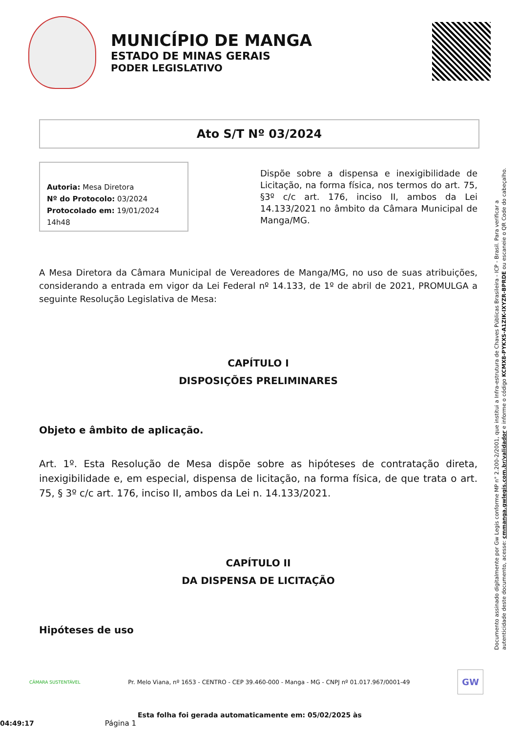MUNICÍPIO DE MANGA
ESTADO DE MINAS GERAIS
PODER LEGISLATIVO
Ato S/T Nº 03/2024
Autoria: Mesa Diretora
Nº do Protocolo: 03/2024
Protocolado em: 19/01/2024 14h48
Dispõe sobre a dispensa e inexigibilidade de Licitação, na forma física, nos termos do art. 75, §3º c/c art. 176, inciso II, ambos da Lei 14.133/2021 no âmbito da Câmara Municipal de Manga/MG.
A Mesa Diretora da Câmara Municipal de Vereadores de Manga/MG, no uso de suas atribuições, considerando a entrada em vigor da Lei Federal nº 14.133, de 1º de abril de 2021, PROMULGA a seguinte Resolução Legislativa de Mesa:
CAPÍTULO I
DISPOSIÇÕES PRELIMINARES
Objeto e âmbito de aplicação.
Art. 1º. Esta Resolução de Mesa dispõe sobre as hipóteses de contratação direta, inexigibilidade e, em especial, dispensa de licitação, na forma física, de que trata o art. 75, § 3º c/c art. 176, inciso II, ambos da Lei n. 14.133/2021.
CAPÍTULO II
DA DISPENSA DE LICITAÇÃO
Hipóteses de uso
Documento assinado digitalmente por Gw Legis conforme MP n° 2.200-2/2001, que institui a Infra-estrutura de Chaves Públicas Brasileira - ICP - Brasil. Para verificar a autenticidade deste documento, acesse: cmmanga.gwlegis.com.br/validador e informe o código KCMX8-PYKXS-A1ZIK-IXYZR-BPRDE ou escaneie o QR Code do cabeçalho.
CÂMARA SUSTENTÁVEL Pr. Melo Viana, nº 1653 - CENTRO - CEP 39.460-000 - Manga - MG - CNPJ nº 01.017.967/0001-49 GW
Esta folha foi gerada automaticamente em: 05/02/2025 às 04:49:17 Página 1